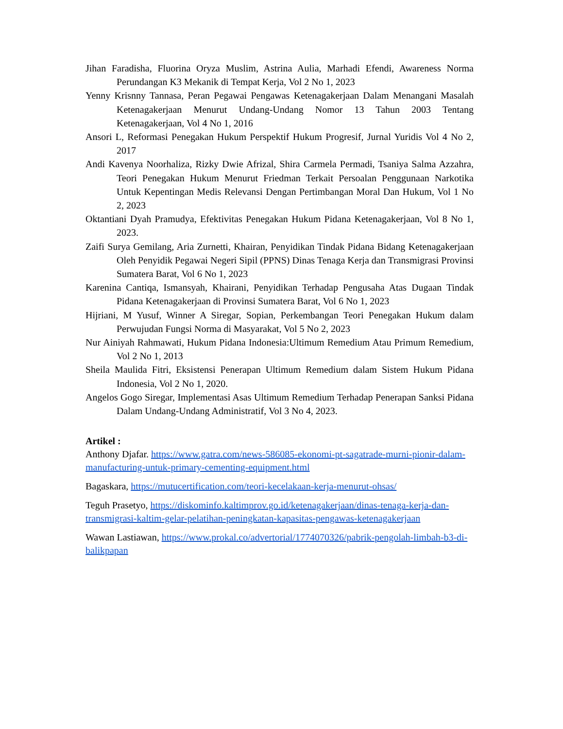Jihan Faradisha, Fluorina Oryza Muslim, Astrina Aulia, Marhadi Efendi, Awareness Norma Perundangan K3 Mekanik di Tempat Kerja, Vol 2 No 1, 2023
Yenny Krisnny Tannasa, Peran Pegawai Pengawas Ketenagakerjaan Dalam Menangani Masalah Ketenagakerjaan Menurut Undang-Undang Nomor 13 Tahun 2003 Tentang Ketenagakerjaan, Vol 4 No 1, 2016
Ansori L, Reformasi Penegakan Hukum Perspektif Hukum Progresif, Jurnal Yuridis Vol 4 No 2, 2017
Andi Kavenya Noorhaliza, Rizky Dwie Afrizal, Shira Carmela Permadi, Tsaniya Salma Azzahra, Teori Penegakan Hukum Menurut Friedman Terkait Persoalan Penggunaan Narkotika Untuk Kepentingan Medis Relevansi Dengan Pertimbangan Moral Dan Hukum, Vol 1 No 2, 2023
Oktantiani Dyah Pramudya, Efektivitas Penegakan Hukum Pidana Ketenagakerjaan, Vol 8 No 1, 2023.
Zaifi Surya Gemilang, Aria Zurnetti, Khairan, Penyidikan Tindak Pidana Bidang Ketenagakerjaan Oleh Penyidik Pegawai Negeri Sipil (PPNS) Dinas Tenaga Kerja dan Transmigrasi Provinsi Sumatera Barat, Vol 6 No 1, 2023
Karenina Cantiqa, Ismansyah, Khairani, Penyidikan Terhadap Pengusaha Atas Dugaan Tindak Pidana Ketenagakerjaan di Provinsi Sumatera Barat, Vol 6 No 1, 2023
Hijriani, M Yusuf, Winner A Siregar, Sopian, Perkembangan Teori Penegakan Hukum dalam Perwujudan Fungsi Norma di Masyarakat, Vol 5 No 2, 2023
Nur Ainiyah Rahmawati, Hukum Pidana Indonesia:Ultimum Remedium Atau Primum Remedium, Vol 2 No 1, 2013
Sheila Maulida Fitri, Eksistensi Penerapan Ultimum Remedium dalam Sistem Hukum Pidana Indonesia, Vol 2 No 1, 2020.
Angelos Gogo Siregar, Implementasi Asas Ultimum Remedium Terhadap Penerapan Sanksi Pidana Dalam Undang-Undang Administratif, Vol 3 No 4, 2023.
Artikel :
Anthony Djafar. https://www.gatra.com/news-586085-ekonomi-pt-sagatrade-murni-pionir-dalam-manufacturing-untuk-primary-cementing-equipment.html
Bagaskara, https://mutucertification.com/teori-kecelakaan-kerja-menurut-ohsas/
Teguh Prasetyo, https://diskominfo.kaltimprov.go.id/ketenagakerjaan/dinas-tenaga-kerja-dan-transmigrasi-kaltim-gelar-pelatihan-peningkatan-kapasitas-pengawas-ketenagakerjaan
Wawan Lastiawan, https://www.prokal.co/advertorial/1774070326/pabrik-pengolah-limbah-b3-di-balikpapan